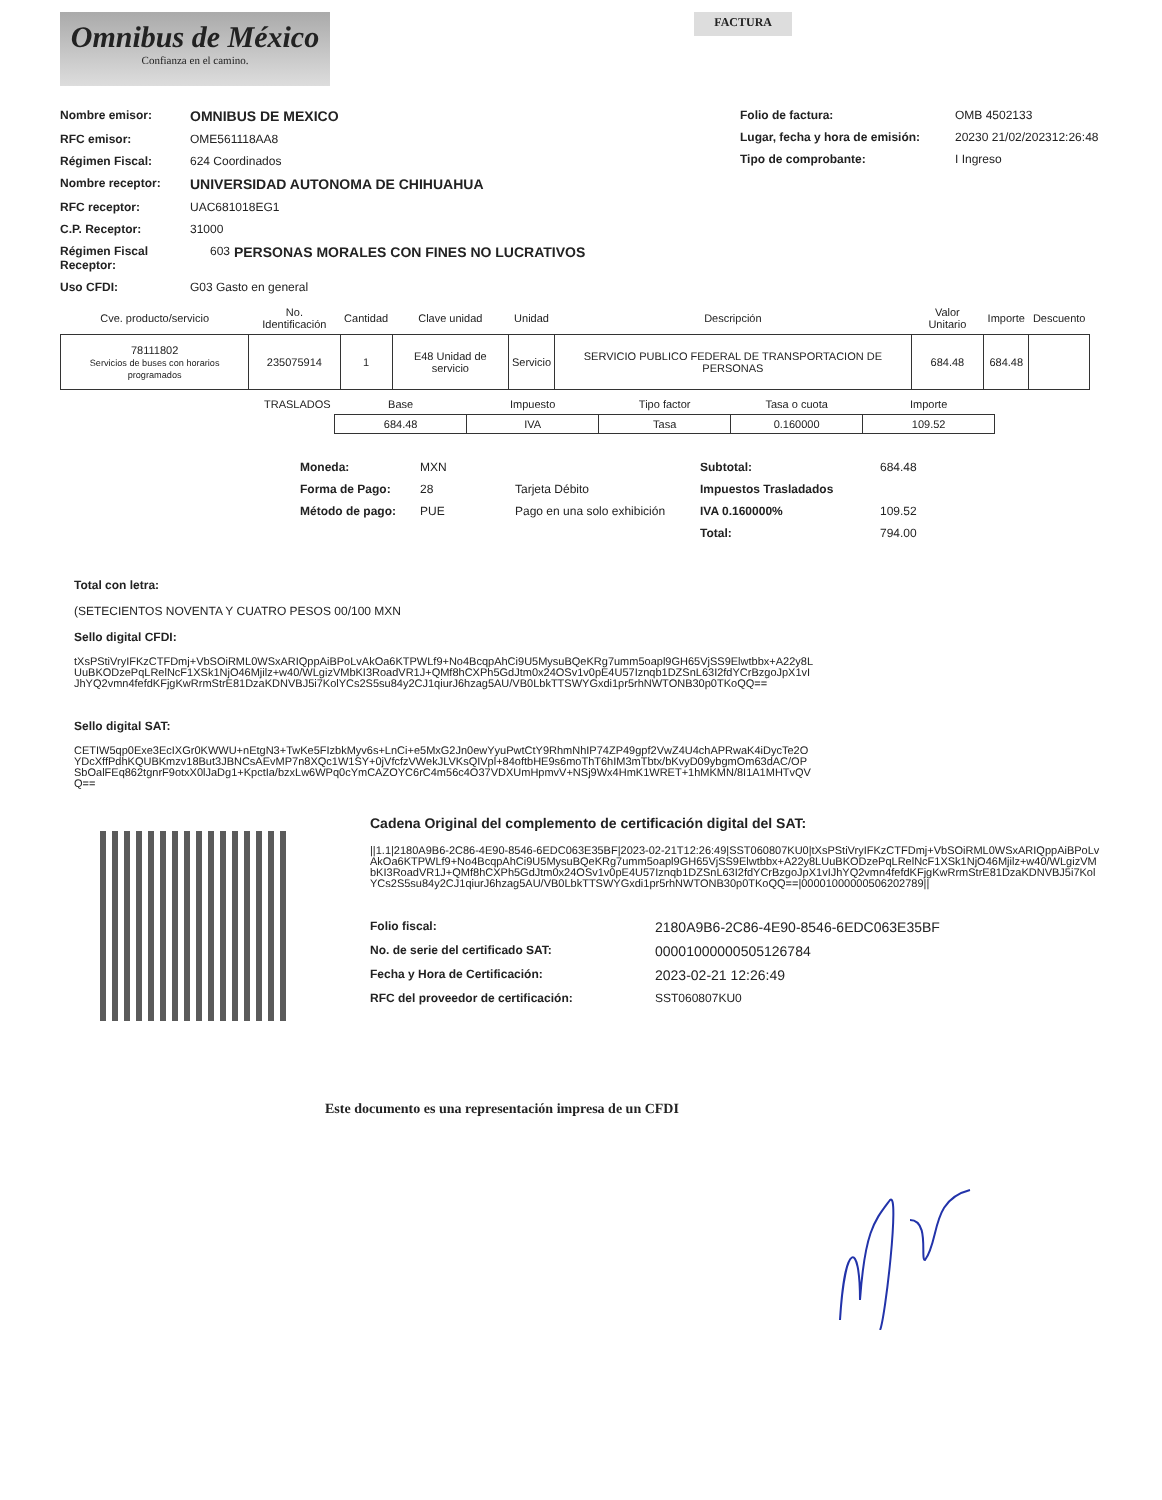Omnibus de México
Confianza en el camino.
FACTURA
Nombre emisor: OMNIBUS DE MEXICO
RFC emisor: OME561118AA8
Régimen Fiscal: 624 Coordinados
Nombre receptor: UNIVERSIDAD AUTONOMA DE CHIHUAHUA
RFC receptor: UAC681018EG1
C.P. Receptor: 31000
Régimen Fiscal Receptor: 603 PERSONAS MORALES CON FINES NO LUCRATIVOS
Uso CFDI: G03 Gasto en general
Folio de factura: OMB 4502133
Lugar, fecha y hora de emisión: 20230 21/02/202312:26:48
Tipo de comprobante: I Ingreso
| Cve. producto/servicio | No. Identificación | Cantidad | Clave unidad | Unidad | Descripción | Valor Unitario | Importe | Descuento |
| --- | --- | --- | --- | --- | --- | --- | --- | --- |
| 78111802 Servicios de buses con horarios programados | 235075914 | 1 | E48 Unidad de servicio | Servicio | SERVICIO PUBLICO FEDERAL DE TRANSPORTACION DE PERSONAS | 684.48 | 684.48 | |
| TRASLADOS | Base | Impuesto | Tipo factor | Tasa o cuota | Importe |
| --- | --- | --- | --- | --- | --- |
| | 684.48 | IVA | Tasa | 0.160000 | 109.52 |
Moneda: MXN
Forma de Pago: 28 Tarjeta Débito
Método de pago: PUE Pago en una solo exhibición
Subtotal: 684.48
Impuestos Trasladados
IVA 0.160000% 109.52
Total: 794.00
Total con letra:
(SETECIENTOS NOVENTA Y CUATRO PESOS 00/100 MXN
Sello digital CFDI:
tXsPStiVryIFKzCTFDmj+VbSOiRML0WSxARIQppAiBPoLvAkOa6KTPWLf9+No4BcqpAhCi9U5MysuBQeKRg7umm5oapl9GH65VjSS9Elwtbbx+A22y8LUuBKODzePqLRelNcF1XSk1NjO46Mjilz+w40/WLgizVMbKI3RoadVR1J+QMf8hCXPh5GdJtm0x24OSv1v0pE4U57Iznqb1DZSnL63I2fdYCrBzgoJpX1vIJhYQ2vmn4fefdKFjgKwRrmStrE81DzaKDNVBJ5i7KolYCs2S5su84y2CJ1qiurJ6hzag5AU/VB0LbkTTSWYGxdi1pr5rhNWTONB30p0TKoQQ==
Sello digital SAT:
CETIW5qp0Exe3EcIXGr0KWWU+nEtgN3+TwKe5FIzbkMyv6s+LnCi+e5MxG2Jn0ewYyuPwtCtY9RhmNhIP74ZP49gpf2VwZ4U4chAPRwaK4iDycTe2OYDcXffPdhKQUBKmzv18But3JBNCsAEvMP7n8XQc1W1SY+0jVfcfzVWekJLVKsQIVpl+84oftbHE9s6moThT6hIM3mTbtx/bKvyD09ybgmOm63dAC/OPSbOalFEq862tgnrF9otxX0lJaDg1+KpctIa/bzxLw6WPq0cYmCAZOYC6rC4m56c4O37VDXUmHpmvV+NSj9Wx4HmK1WRET+1hMKMN/8I1A1MHTvQVQ==
Cadena Original del complemento de certificación digital del SAT:
||1.1|2180A9B6-2C86-4E90-8546-6EDC063E35BF|2023-02-21T12:26:49|SST060807KU0|tXsPStiVryIFKzCTFDmj+VbSOiRML0WSxARIQppAiBPoLvAkOa6KTPWLf9+No4BcqpAhCi9U5MysuBQeKRg7umm5oapl9GH65VjSS9Elwtbbx+A22y8LUuBKODzePqLRelNcF1XSk1NjO46Mjilz+w40/WLgizVMbKI3RoadVR1J+QMf8hCXPh5GdJtm0x24OSv1v0pE4U57Iznqb1DZSnL63I2fdYCrBzgoJpX1vIJhYQ2vmn4fefdKFjgKwRrmStrE81DzaKDNVBJ5i7KolYCs2S5su84y2CJ1qiurJ6hzag5AU/VB0LbkTTSWYGxdi1pr5rhNWTONB30p0TKoQQ==|00001000000506202789||
Folio fiscal: 2180A9B6-2C86-4E90-8546-6EDC063E35BF
No. de serie del certificado SAT: 00001000000505126784
Fecha y Hora de Certificación: 2023-02-21 12:26:49
RFC del proveedor de certificación: SST060807KU0
Este documento es una representación impresa de un CFDI